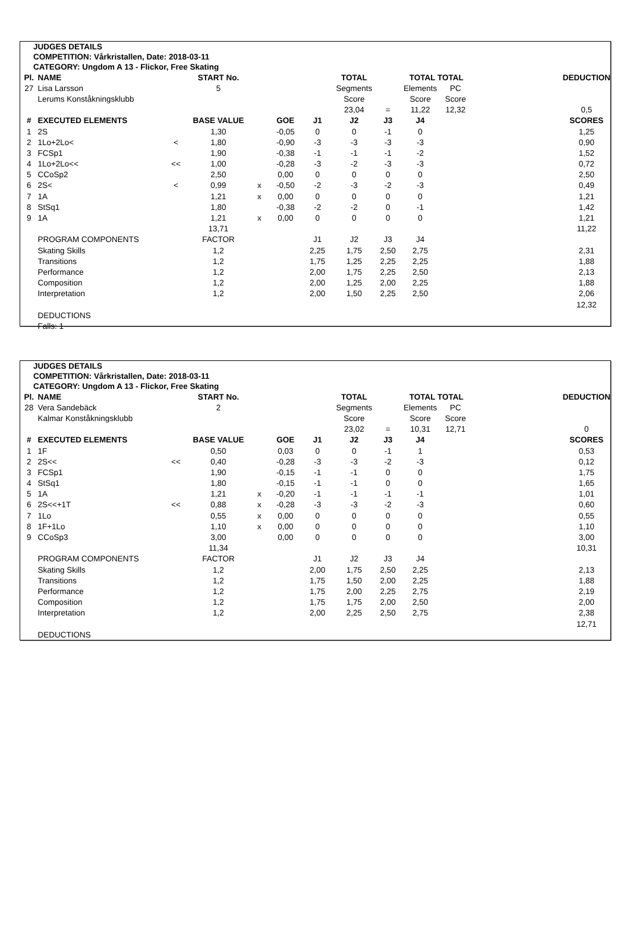JUDGES DETAILS
COMPETITION: Vårkristallen, Date: 2018-03-11
CATEGORY: Ungdom A 13 - Flickor, Free Skating
| Pl. | NAME | | START No. | | | | TOTAL | | TOTAL TOTAL | | | DEDUCTION |
| --- | --- | --- | --- | --- | --- | --- | --- | --- | --- | --- | --- | --- |
| 27 | Lisa Larsson | | 5 | | | | Segments | | Elements | PC | | |
| | Lerums Konståkningsklubb | | | | | | Score | | Score | Score | | |
| | | | | | | | 23,04 | = | 11,22 | 12,32 | | 0,5 |
| # | EXECUTED ELEMENTS | | BASE VALUE | | GOE | J1 | J2 | J3 | J4 | | | SCORES |
| 1 | 2S | | 1,30 | | -0,05 | 0 | 0 | -1 | 0 | | | 1,25 |
| 2 | 1Lo+2Lo< | < | 1,80 | | -0,90 | -3 | -3 | -3 | -3 | | | 0,90 |
| 3 | FCSp1 | | 1,90 | | -0,38 | -1 | -1 | -1 | -2 | | | 1,52 |
| 4 | 1Lo+2Lo<< | << | 1,00 | | -0,28 | -3 | -2 | -3 | -3 | | | 0,72 |
| 5 | CCoSp2 | | 2,50 | | 0,00 | 0 | 0 | 0 | 0 | | | 2,50 |
| 6 | 2S< | < | 0,99 | x | -0,50 | -2 | -3 | -2 | -3 | | | 0,49 |
| 7 | 1A | | 1,21 | x | 0,00 | 0 | 0 | 0 | 0 | | | 1,21 |
| 8 | StSq1 | | 1,80 | | -0,38 | -2 | -2 | 0 | -1 | | | 1,42 |
| 9 | 1A | | 1,21 | x | 0,00 | 0 | 0 | 0 | 0 | | | 1,21 |
| | | | 13,71 | | | | | | | | | 11,22 |
| | PROGRAM COMPONENTS | | FACTOR | | | J1 | J2 | J3 | J4 | | | |
| | Skating Skills | | 1,2 | | | 2,25 | 1,75 | 2,50 | 2,75 | | | 2,31 |
| | Transitions | | 1,2 | | | 1,75 | 1,25 | 2,25 | 2,25 | | | 1,88 |
| | Performance | | 1,2 | | | 2,00 | 1,75 | 2,25 | 2,50 | | | 2,13 |
| | Composition | | 1,2 | | | 2,00 | 1,25 | 2,00 | 2,25 | | | 1,88 |
| | Interpretation | | 1,2 | | | 2,00 | 1,50 | 2,25 | 2,50 | | | 2,06 |
| | | | | | | | | | | | | 12,32 |
| | DEDUCTIONS | | | | | | | | | | | |
| | Falls: 1 | | | | | | | | | | | |
JUDGES DETAILS
COMPETITION: Vårkristallen, Date: 2018-03-11
CATEGORY: Ungdom A 13 - Flickor, Free Skating
| Pl. | NAME | | START No. | | | | TOTAL | | TOTAL TOTAL | | | DEDUCTION |
| --- | --- | --- | --- | --- | --- | --- | --- | --- | --- | --- | --- | --- |
| 28 | Vera Sandebäck | | 2 | | | | Segments | | Elements | PC | | |
| | Kalmar Konståkningsklubb | | | | | | Score | | Score | Score | | |
| | | | | | | | 23,02 | = | 10,31 | 12,71 | | 0 |
| # | EXECUTED ELEMENTS | | BASE VALUE | | GOE | J1 | J2 | J3 | J4 | | | SCORES |
| 1 | 1F | | 0,50 | | 0,03 | 0 | 0 | -1 | 1 | | | 0,53 |
| 2 | 2S<< | << | 0,40 | | -0,28 | -3 | -3 | -2 | -3 | | | 0,12 |
| 3 | FCSp1 | | 1,90 | | -0,15 | -1 | -1 | 0 | 0 | | | 1,75 |
| 4 | StSq1 | | 1,80 | | -0,15 | -1 | -1 | 0 | 0 | | | 1,65 |
| 5 | 1A | | 1,21 | x | -0,20 | -1 | -1 | -1 | -1 | | | 1,01 |
| 6 | 2S<<+1T | << | 0,88 | x | -0,28 | -3 | -3 | -2 | -3 | | | 0,60 |
| 7 | 1Lo | | 0,55 | x | 0,00 | 0 | 0 | 0 | 0 | | | 0,55 |
| 8 | 1F+1Lo | | 1,10 | x | 0,00 | 0 | 0 | 0 | 0 | | | 1,10 |
| 9 | CCoSp3 | | 3,00 | | 0,00 | 0 | 0 | 0 | 0 | | | 3,00 |
| | | | 11,34 | | | | | | | | | 10,31 |
| | PROGRAM COMPONENTS | | FACTOR | | | J1 | J2 | J3 | J4 | | | |
| | Skating Skills | | 1,2 | | | 2,00 | 1,75 | 2,50 | 2,25 | | | 2,13 |
| | Transitions | | 1,2 | | | 1,75 | 1,50 | 2,00 | 2,25 | | | 1,88 |
| | Performance | | 1,2 | | | 1,75 | 2,00 | 2,25 | 2,75 | | | 2,19 |
| | Composition | | 1,2 | | | 1,75 | 1,75 | 2,00 | 2,50 | | | 2,00 |
| | Interpretation | | 1,2 | | | 2,00 | 2,25 | 2,50 | 2,75 | | | 2,38 |
| | | | | | | | | | | | | 12,71 |
| | DEDUCTIONS | | | | | | | | | | | |